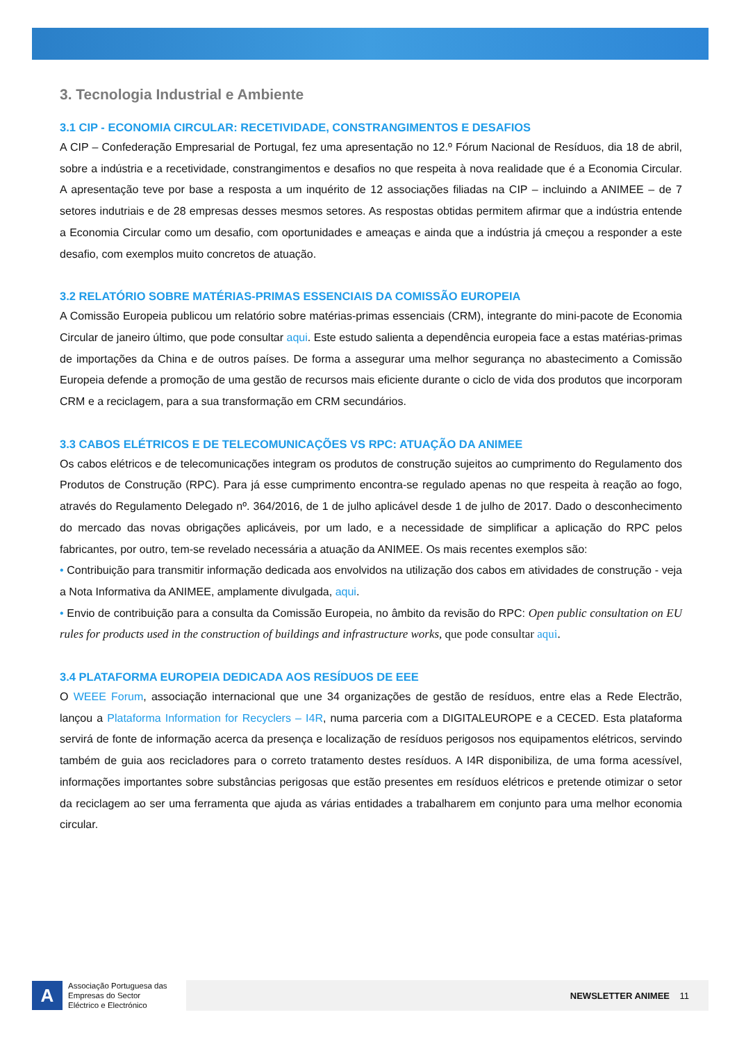3. Tecnologia Industrial e Ambiente
3.1 CIP - ECONOMIA CIRCULAR: RECETIVIDADE, CONSTRANGIMENTOS E DESAFIOS
A CIP – Confederação Empresarial de Portugal, fez uma apresentação no 12.º Fórum Nacional de Resíduos, dia 18 de abril, sobre a indústria e a recetividade, constrangimentos e desafios no que respeita à nova realidade que é a Economia Circular. A apresentação teve por base a resposta a um inquérito de 12 associações filiadas na CIP – incluindo a ANIMEE – de 7 setores indutriais e de 28 empresas desses mesmos setores. As respostas obtidas permitem afirmar que a indústria entende a Economia Circular como um desafio, com oportunidades e ameaças e ainda que a indústria já cmeçou a responder a este desafio, com exemplos muito concretos de atuação.
3.2 RELATÓRIO SOBRE MATÉRIAS-PRIMAS ESSENCIAIS DA COMISSÃO EUROPEIA
A Comissão Europeia publicou um relatório sobre matérias-primas essenciais (CRM), integrante do mini-pacote de Economia Circular de janeiro último, que pode consultar aqui. Este estudo salienta a dependência europeia face a estas matérias-primas de importações da China e de outros países. De forma a assegurar uma melhor segurança no abastecimento a Comissão Europeia defende a promoção de uma gestão de recursos mais eficiente durante o ciclo de vida dos produtos que incorporam CRM e a reciclagem, para a sua transformação em CRM secundários.
3.3 CABOS ELÉTRICOS E DE TELECOMUNICAÇÕES VS RPC: ATUAÇÃO DA ANIMEE
Os cabos elétricos e de telecomunicações integram os produtos de construção sujeitos ao cumprimento do Regulamento dos Produtos de Construção (RPC). Para já esse cumprimento encontra-se regulado apenas no que respeita à reação ao fogo, através do Regulamento Delegado nº. 364/2016, de 1 de julho aplicável desde 1 de julho de 2017. Dado o desconhecimento do mercado das novas obrigações aplicáveis, por um lado, e a necessidade de simplificar a aplicação do RPC pelos fabricantes, por outro, tem-se revelado necessária a atuação da ANIMEE. Os mais recentes exemplos são:
• Contribuição para transmitir informação dedicada aos envolvidos na utilização dos cabos em atividades de construção - veja a Nota Informativa da ANIMEE, amplamente divulgada, aqui.
• Envio de contribuição para a consulta da Comissão Europeia, no âmbito da revisão do RPC: Open public consultation on EU rules for products used in the construction of buildings and infrastructure works, que pode consultar aqui.
3.4 PLATAFORMA EUROPEIA DEDICADA AOS RESÍDUOS DE EEE
O WEEE Forum, associação internacional que une 34 organizações de gestão de resíduos, entre elas a Rede Electrão, lançou a Plataforma Information for Recyclers – I4R, numa parceria com a DIGITALEUROPE e a CECED. Esta plataforma servirá de fonte de informação acerca da presença e localização de resíduos perigosos nos equipamentos elétricos, servindo também de guia aos recicladores para o correto tratamento destes resíduos. A I4R disponibiliza, de uma forma acessível, informações importantes sobre substâncias perigosas que estão presentes em resíduos elétricos e pretende otimizar o setor da reciclagem ao ser uma ferramenta que ajuda as várias entidades a trabalharem em conjunto para uma melhor economia circular.
A
Associação Portuguesa das Empresas do Sector Eléctrico e Electrónico
NEWSLETTER ANIMEE 11